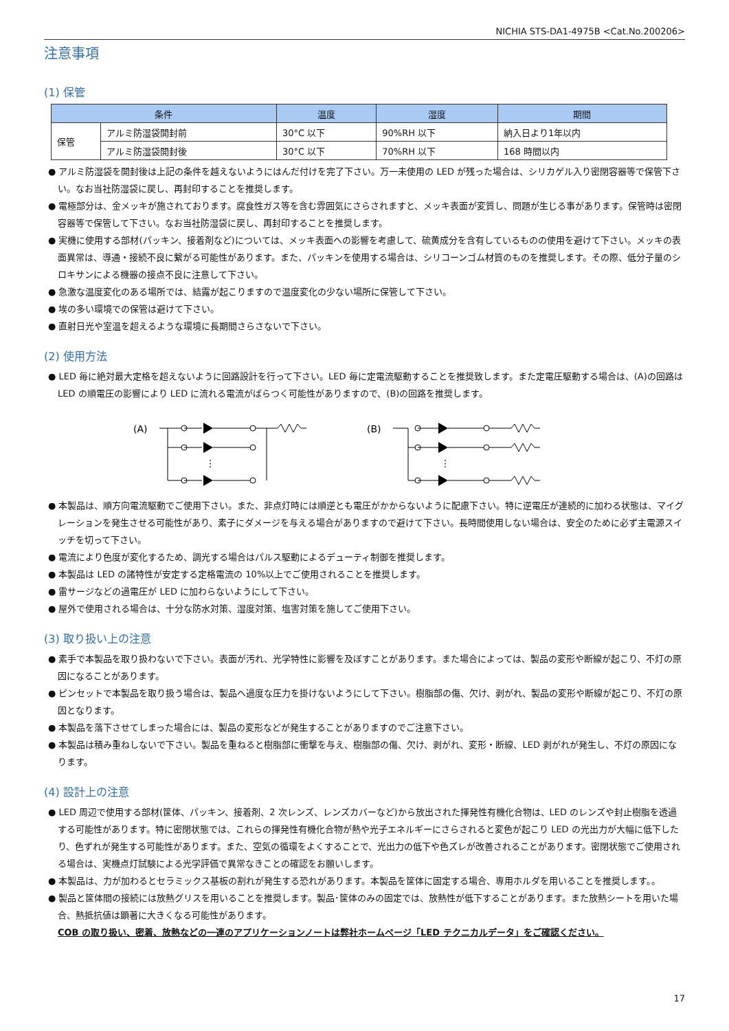NICHIA STS-DA1-4975B <Cat.No.200206>
注意事項
(1) 保管
| 条件 | | 温度 | 湿度 | 期間 |
| --- | --- | --- | --- | --- |
| 保管 | アルミ防湿袋開封前 | 30°C 以下 | 90%RH 以下 | 納入日より1年以内 |
| | アルミ防湿袋開封後 | 30°C 以下 | 70%RH 以下 | 168 時間以内 |
● アルミ防湿袋を開封後は上記の条件を越えないようにはんだ付けを完了下さい。万一未使用の LED が残った場合は、シリカゲル入り密閉容器等で保管下さい。なお当社防湿袋に戻し、再封印することを推奨します。
● 電極部分は、金メッキが施されております。腐食性ガス等を含む雰囲気にさらされますと、メッキ表面が変質し、問題が生じる事があります。保管時は密閉容器等で保管して下さい。なお当社防湿袋に戻し、再封印することを推奨します。
● 実機に使用する部材(パッキン、接着剤など)については、メッキ表面への影響を考慮して、硫黄成分を含有しているものの使用を避けて下さい。メッキの表面異常は、導通・接続不良に繋がる可能性があります。また、パッキンを使用する場合は、シリコーンゴム材質のものを推奨します。その際、低分子量のシロキサンによる機器の接点不良に注意して下さい。
● 急激な温度変化のある場所では、結露が起こりますので温度変化の少ない場所に保管して下さい。
● 埃の多い環境での保管は避けて下さい。
● 直射日光や室温を超えるような環境に長期間さらさないで下さい。
(2) 使用方法
● LED 毎に絶対最大定格を超えないように回路設計を行って下さい。LED 毎に定電流駆動することを推奨致します。また定電圧駆動する場合は、(A)の回路は LED の順電圧の影響により LED に流れる電流がばらつく可能性がありますので、(B)の回路を推奨します。
(A)
⋮
(B)
⋮
● 本製品は、順方向電流駆動でご使用下さい。また、非点灯時には順逆とも電圧がかからないように配慮下さい。特に逆電圧が連続的に加わる状態は、マイグレーションを発生させる可能性があり、素子にダメージを与える場合がありますので避けて下さい。長時間使用しない場合は、安全のために必ず主電源スイッチを切って下さい。
● 電流により色度が変化するため、調光する場合はパルス駆動によるデューティ制御を推奨します。
● 本製品は LED の諸特性が安定する定格電流の 10%以上でご使用されることを推奨します。
● 雷サージなどの過電圧が LED に加わらないようにして下さい。
● 屋外で使用される場合は、十分な防水対策、湿度対策、塩害対策を施してご使用下さい。
(3) 取り扱い上の注意
● 素手で本製品を取り扱わないで下さい。表面が汚れ、光学特性に影響を及ぼすことがあります。また場合によっては、製品の変形や断線が起こり、不灯の原因になることがあります。
● ピンセットで本製品を取り扱う場合は、製品へ過度な圧力を掛けないようにして下さい。樹脂部の傷、欠け、剥がれ、製品の変形や断線が起こり、不灯の原因となります。
● 本製品を落下させてしまった場合には、製品の変形などが発生することがありますのでご注意下さい。
● 本製品は積み重ねしないで下さい。製品を重ねると樹脂部に衝撃を与え、樹脂部の傷、欠け、剥がれ、変形・断線、LED 剥がれが発生し、不灯の原因になります。
(4) 設計上の注意
● LED 周辺で使用する部材(筐体、パッキン、接着剤、2 次レンズ、レンズカバーなど)から放出された揮発性有機化合物は、LED のレンズや封止樹脂を透過する可能性があります。特に密閉状態では、これらの揮発性有機化合物が熱や光子エネルギーにさらされると変色が起こり LED の光出力が大幅に低下したり、色ずれが発生する可能性があります。また、空気の循環をよくすることで、光出力の低下や色ズレが改善されることがあります。密閉状態でご使用される場合は、実機点灯試験による光学評価で異常なきことの確認をお願いします。
● 本製品は、力が加わるとセラミックス基板の割れが発生する恐れがあります。本製品を筐体に固定する場合、専用ホルダを用いることを推奨します。。
● 製品と筐体間の接続には放熱グリスを用いることを推奨します。製品･筐体のみの固定では、放熱性が低下することがあります。また放熱シートを用いた場合、熱抵抗値は顕著に大きくなる可能性があります。
COB の取り扱い、密着、放熱などの一連のアプリケーションノートは弊社ホームページ「LED テクニカルデータ」をご確認ください。
17